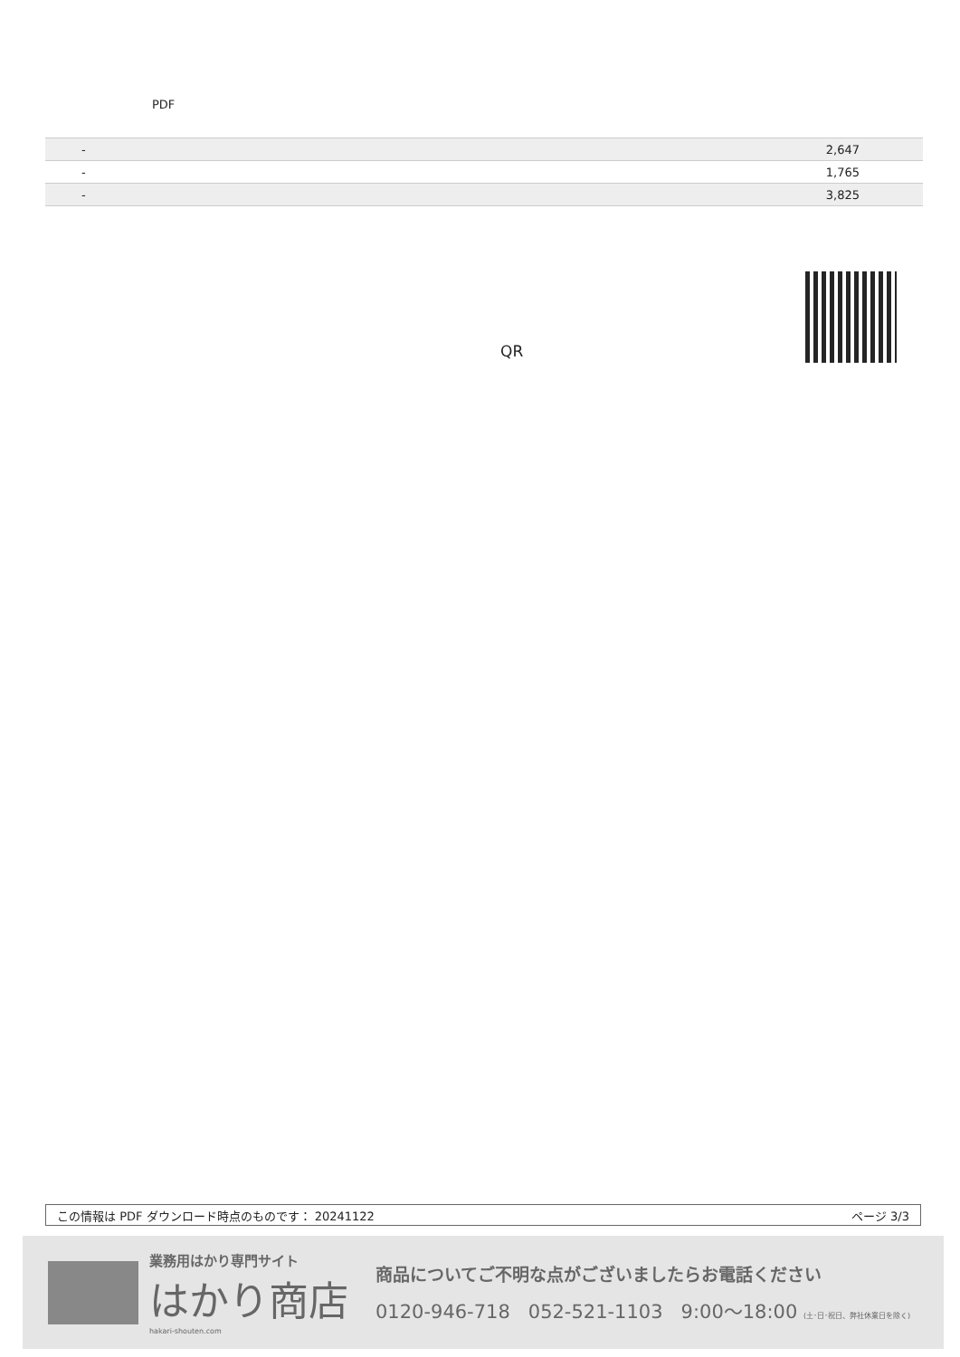PDF
| | - | 2,647 |
| | - | 1,765 |
| | - | 3,825 |
QR
この情報は PDF ダウンロード時点のものです： 20241122 ページ 3/3
業務用はかり専門サイト
はかり商店
hakari-shouten.com
商品についてご不明な点がございましたらお電話ください
0120-946-718 052-521-1103 9:00〜18:00 (土･日･祝日、弊社休業日を除く)